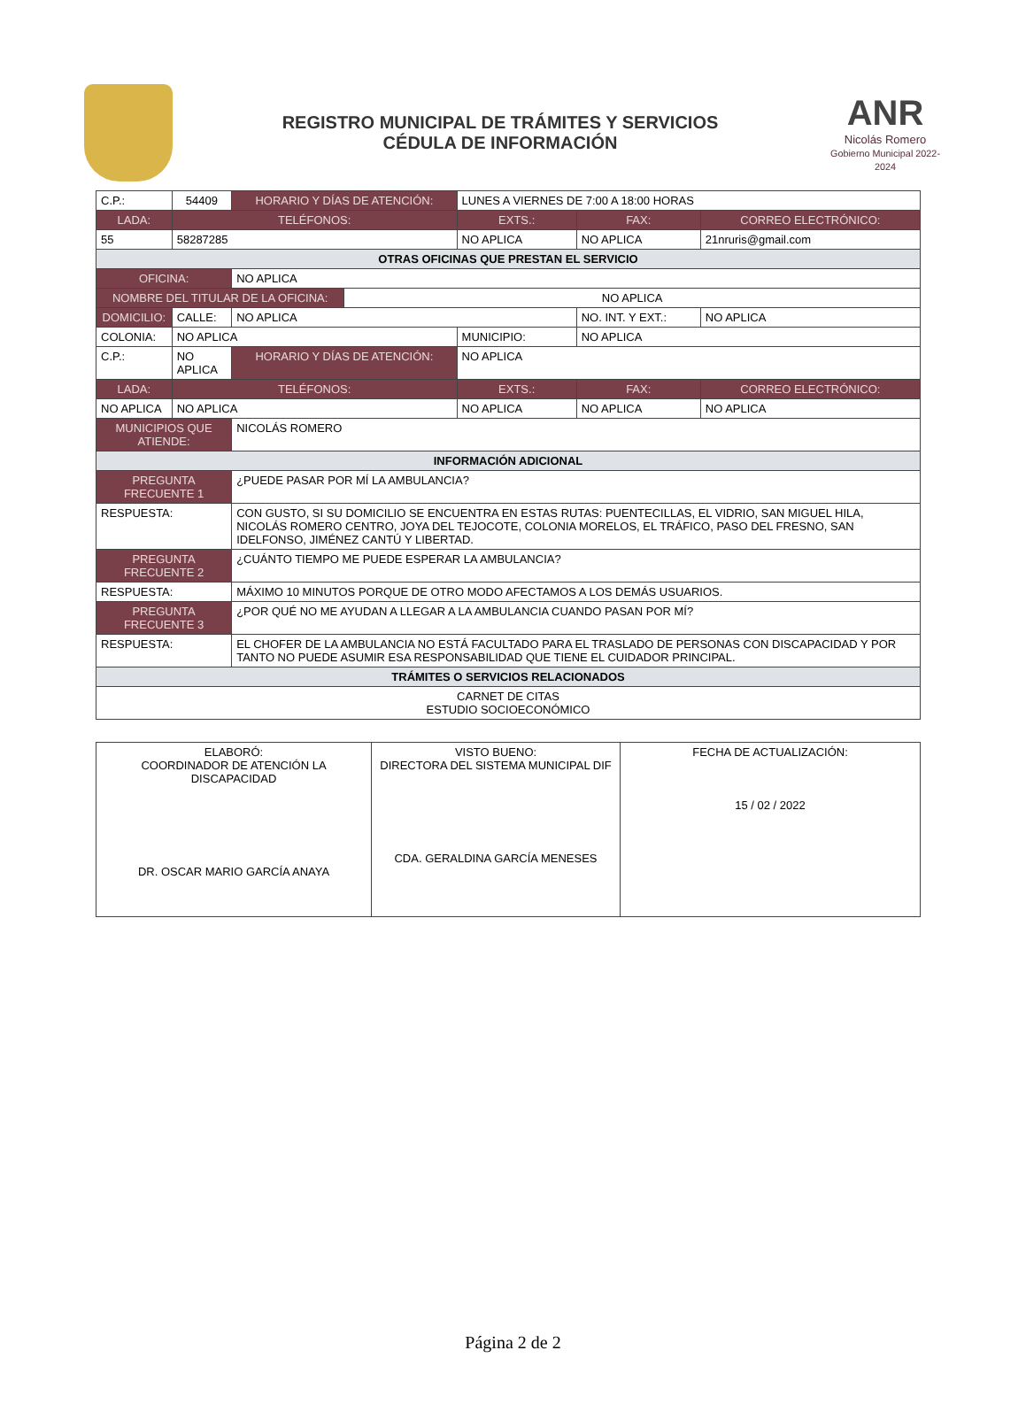REGISTRO MUNICIPAL DE TRÁMITES Y SERVICIOS
CÉDULA DE INFORMACIÓN
ANR
Nicolás Romero
Gobierno Municipal 2022-2024
| C.P.: | 54409 | HORARIO Y DÍAS DE ATENCIÓN: | | LUNES A VIERNES DE 7:00 A 18:00 HORAS | | |
| LADA: | TELÉFONOS: | | | EXTS.: | FAX: | CORREO ELECTRÓNICO: |
| 55 | 58287285 | | | NO APLICA | NO APLICA | 21nruris@gmail.com |
| OTRAS OFICINAS QUE PRESTAN EL SERVICIO | | | | | | |
| OFICINA: | | NO APLICA | | | | |
| NOMBRE DEL TITULAR DE LA OFICINA: | | | NO APLICA | | | |
| DOMICILIO: | CALLE: | NO APLICA | | | NO. INT. Y EXT.: | NO APLICA |
| COLONIA: | NO APLICA | | | MUNICIPIO: | NO APLICA | |
| C.P.: | NO APLICA | HORARIO Y DÍAS DE ATENCIÓN: | | NO APLICA | | |
| LADA: | TELÉFONOS: | | | EXTS.: | FAX: | CORREO ELECTRÓNICO: |
| NO APLICA | NO APLICA | | | NO APLICA | NO APLICA | NO APLICA |
| MUNICIPIOS QUE ATIENDE: | | NICOLÁS ROMERO | | | | |
| INFORMACIÓN ADICIONAL | | | | | | |
| PREGUNTA FRECUENTE 1 | | ¿PUEDE PASAR POR MÍ LA AMBULANCIA? | | | | |
| RESPUESTA: | | CON GUSTO, SI SU DOMICILIO SE ENCUENTRA EN ESTAS RUTAS: PUENTECILLAS, EL VIDRIO, SAN MIGUEL HILA, NICOLÁS ROMERO CENTRO, JOYA DEL TEJOCOTE, COLONIA MORELOS, EL TRÁFICO, PASO DEL FRESNO, SAN IDELFONSO, JIMÉNEZ CANTÚ Y LIBERTAD. | | | | |
| PREGUNTA FRECUENTE 2 | | ¿CUÁNTO TIEMPO ME PUEDE ESPERAR LA AMBULANCIA? | | | | |
| RESPUESTA: | | MÁXIMO 10 MINUTOS PORQUE DE OTRO MODO AFECTAMOS A LOS DEMÁS USUARIOS. | | | | |
| PREGUNTA FRECUENTE 3 | | ¿POR QUÉ NO ME AYUDAN A LLEGAR A LA AMBULANCIA CUANDO PASAN POR MÍ? | | | | |
| RESPUESTA: | | EL CHOFER DE LA AMBULANCIA NO ESTÁ FACULTADO PARA EL TRASLADO DE PERSONAS CON DISCAPACIDAD Y POR TANTO NO PUEDE ASUMIR ESA RESPONSABILIDAD QUE TIENE EL CUIDADOR PRINCIPAL. | | | | |
| TRÁMITES O SERVICIOS RELACIONADOS | | | | | | |
| CARNET DE CITAS ESTUDIO SOCIOECONÓMICO | | | | | | |
| ELABORÓ: COORDINADOR DE ATENCIÓN LA DISCAPACIDAD DR. OSCAR MARIO GARCÍA ANAYA | VISTO BUENO: DIRECTORA DEL SISTEMA MUNICIPAL DIF CDA. GERALDINA GARCÍA MENESES | FECHA DE ACTUALIZACIÓN: 15 / 02 / 2022 |
Página 2 de 2